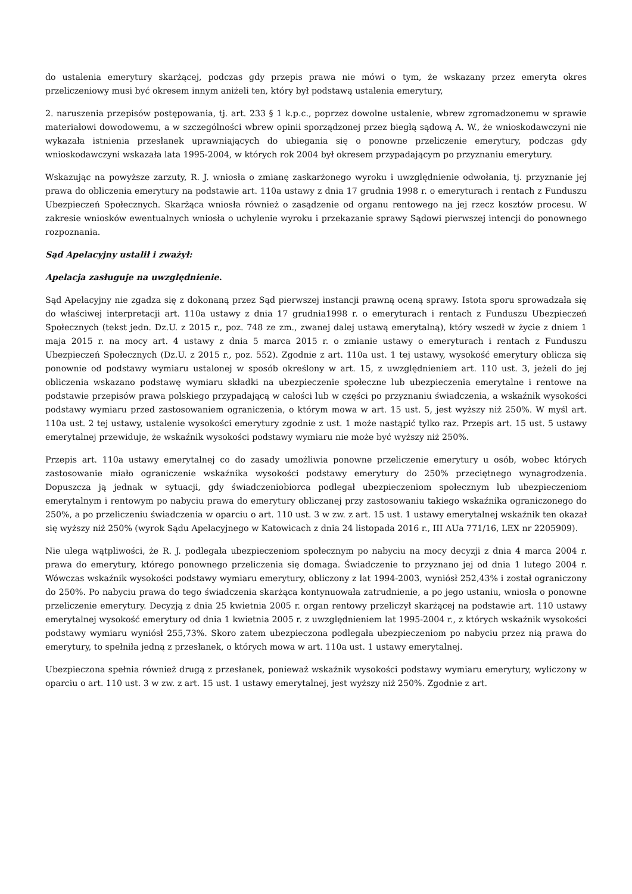do ustalenia emerytury skarżącej, podczas gdy przepis prawa nie mówi o tym, że wskazany przez emeryta okres przeliczeniowy musi być okresem innym aniżeli ten, który był podstawą ustalenia emerytury,
2. naruszenia przepisów postępowania, tj. art. 233 § 1 k.p.c., poprzez dowolne ustalenie, wbrew zgromadzonemu w sprawie materiałowi dowodowemu, a w szczególności wbrew opinii sporządzonej przez biegłą sądową A. W., że wnioskodawczyni nie wykazała istnienia przesłanek uprawniających do ubiegania się o ponowne przeliczenie emerytury, podczas gdy wnioskodawczyni wskazała lata 1995-2004, w których rok 2004 był okresem przypadającym po przyznaniu emerytury.
Wskazując na powyższe zarzuty, R. J. wniosła o zmianę zaskarżonego wyroku i uwzględnienie odwołania, tj. przyznanie jej prawa do obliczenia emerytury na podstawie art. 110a ustawy z dnia 17 grudnia 1998 r. o emeryturach i rentach z Funduszu Ubezpieczeń Społecznych. Skarżąca wniosła również o zasądzenie od organu rentowego na jej rzecz kosztów procesu. W zakresie wniosków ewentualnych wniosła o uchylenie wyroku i przekazanie sprawy Sądowi pierwszej intencji do ponownego rozpoznania.
Sąd Apelacyjny ustalił i zważył:
Apelacja zasługuje na uwzględnienie.
Sąd Apelacyjny nie zgadza się z dokonaną przez Sąd pierwszej instancji prawną oceną sprawy. Istota sporu sprowadzała się do właściwej interpretacji art. 110a ustawy z dnia 17 grudnia1998 r. o emeryturach i rentach z Funduszu Ubezpieczeń Społecznych (tekst jedn. Dz.U. z 2015 r., poz. 748 ze zm., zwanej dalej ustawą emerytalną), który wszedł w życie z dniem 1 maja 2015 r. na mocy art. 4 ustawy z dnia 5 marca 2015 r. o zmianie ustawy o emeryturach i rentach z Funduszu Ubezpieczeń Społecznych (Dz.U. z 2015 r., poz. 552). Zgodnie z art. 110a ust. 1 tej ustawy, wysokość emerytury oblicza się ponownie od podstawy wymiaru ustalonej w sposób określony w art. 15, z uwzględnieniem art. 110 ust. 3, jeżeli do jej obliczenia wskazano podstawę wymiaru składki na ubezpieczenie społeczne lub ubezpieczenia emerytalne i rentowe na podstawie przepisów prawa polskiego przypadającą w całości lub w części po przyznaniu świadczenia, a wskaźnik wysokości podstawy wymiaru przed zastosowaniem ograniczenia, o którym mowa w art. 15 ust. 5, jest wyższy niż 250%. W myśl art. 110a ust. 2 tej ustawy, ustalenie wysokości emerytury zgodnie z ust. 1 może nastąpić tylko raz. Przepis art. 15 ust. 5 ustawy emerytalnej przewiduje, że wskaźnik wysokości podstawy wymiaru nie może być wyższy niż 250%.
Przepis art. 110a ustawy emerytalnej co do zasady umożliwia ponowne przeliczenie emerytury u osób, wobec których zastosowanie miało ograniczenie wskaźnika wysokości podstawy emerytury do 250% przeciętnego wynagrodzenia. Dopuszcza ją jednak w sytuacji, gdy świadczeniobiorca podlegał ubezpieczeniom społecznym lub ubezpieczeniom emerytalnym i rentowym po nabyciu prawa do emerytury obliczanej przy zastosowaniu takiego wskaźnika ograniczonego do 250%, a po przeliczeniu świadczenia w oparciu o art. 110 ust. 3 w zw. z art. 15 ust. 1 ustawy emerytalnej wskaźnik ten okazał się wyższy niż 250% (wyrok Sądu Apelacyjnego w Katowicach z dnia 24 listopada 2016 r., III AUa 771/16, LEX nr 2205909).
Nie ulega wątpliwości, że R. J. podlegała ubezpieczeniom społecznym po nabyciu na mocy decyzji z dnia 4 marca 2004 r. prawa do emerytury, którego ponownego przeliczenia się domaga. Świadczenie to przyznano jej od dnia 1 lutego 2004 r. Wówczas wskaźnik wysokości podstawy wymiaru emerytury, obliczony z lat 1994-2003, wyniósł 252,43% i został ograniczony do 250%. Po nabyciu prawa do tego świadczenia skarżąca kontynuowała zatrudnienie, a po jego ustaniu, wniosła o ponowne przeliczenie emerytury. Decyzją z dnia 25 kwietnia 2005 r. organ rentowy przeliczył skarżącej na podstawie art. 110 ustawy emerytalnej wysokość emerytury od dnia 1 kwietnia 2005 r. z uwzględnieniem lat 1995-2004 r., z których wskaźnik wysokości podstawy wymiaru wyniósł 255,73%. Skoro zatem ubezpieczona podlegała ubezpieczeniom po nabyciu przez nią prawa do emerytury, to spełniła jedną z przesłanek, o których mowa w art. 110a ust. 1 ustawy emerytalnej.
Ubezpieczona spełnia również drugą z przesłanek, ponieważ wskaźnik wysokości podstawy wymiaru emerytury, wyliczony w oparciu o art. 110 ust. 3 w zw. z art. 15 ust. 1 ustawy emerytalnej, jest wyższy niż 250%. Zgodnie z art.